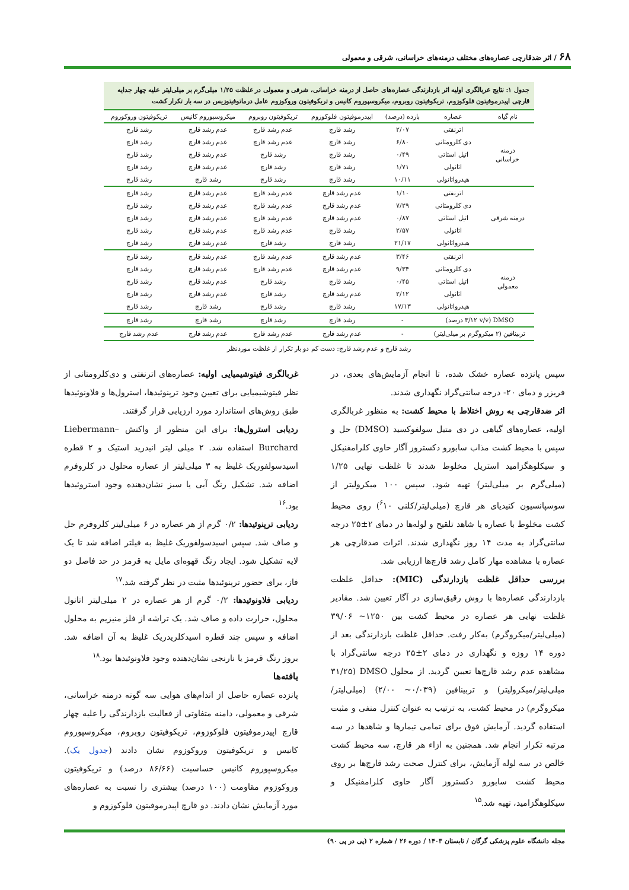۶۸ / اثر ضدقارچی عصاره‌های مختلف درمنه‌های خراسانی، شرقی و معمولی
جدول ۱: نتایج غربالگری اولیه اثر بازدارندگی عصاره‌های حاصل از درمنه خراسانی، شرقی و معمولی در غلظت ۱/۲۵ میلی‌گرم بر میلی‌لیتر علیه چهار جدایه قارچی اپیدرموفیتون فلوکوزوم، تریکوفیتون روبروم، میکروسپوروم کانیس و تریکوفیتون وروکوزوم عامل درماتوفیتوزیس در سه بار تکرار کشت
| نام گیاه | عصاره | بازده (درصد) | اپیدرموفیتون فلوکوزوم | تریکوفیتون روبروم | میکروسپوروم کانیس | تریکوفیتون وروکوزوم |
| --- | --- | --- | --- | --- | --- | --- |
| درمنه خراسانی | اترنفتی | ۲/۰۷ | رشد قارچ | عدم رشد قارچ | عدم رشد قارچ | رشد قارچ |
| | دی کلرومتانی | ۶/۸۰ | رشد قارچ | عدم رشد قارچ | عدم رشد قارچ | رشد قارچ |
| | اتیل استاتی | ۰/۴۹ | رشد قارچ | رشد قارچ | عدم رشد قارچ | رشد قارچ |
| | اتانولی | ۱/۷۱ | رشد قارچ | رشد قارچ | عدم رشد قارچ | رشد قارچ |
| | هیدرواتانولی | ۱۰/۱۱ | رشد قارچ | رشد قارچ | رشد قارچ | رشد قارچ |
| درمنه شرقی | اترنفتی | ۱/۱۰ | عدم رشد قارچ | عدم رشد قارچ | عدم رشد قارچ | رشد قارچ |
| | دی کلرومتانی | ۷/۲۹ | عدم رشد قارچ | عدم رشد قارچ | عدم رشد قارچ | رشد قارچ |
| | اتیل استاتی | ۰/۸۷ | عدم رشد قارچ | عدم رشد قارچ | عدم رشد قارچ | رشد قارچ |
| | اتانولی | ۲/۵۷ | رشد قارچ | عدم رشد قارچ | عدم رشد قارچ | رشد قارچ |
| | هیدرواتانولی | ۲۱/۱۷ | رشد قارچ | رشد قارچ | عدم رشد قارچ | رشد قارچ |
| درمنه معمولی | اترنفتی | ۳/۴۶ | عدم رشد قارچ | عدم رشد قارچ | عدم رشد قارچ | رشد قارچ |
| | دی کلرومتانی | ۹/۳۴ | عدم رشد قارچ | عدم رشد قارچ | عدم رشد قارچ | رشد قارچ |
| | اتیل استاتی | ۰/۴۵ | رشد قارچ | رشد قارچ | عدم رشد قارچ | رشد قارچ |
| | اتانولی | ۲/۱۲ | عدم رشد قارچ | رشد قارچ | عدم رشد قارچ | رشد قارچ |
| | هیدرواتانولی | ۱۷/۱۳ | رشد قارچ | رشد قارچ | رشد قارچ | رشد قارچ |
| DMSO (۳/۱۲ v/v درصد) | | - | رشد قارچ | رشد قارچ | رشد قارچ | رشد قارچ |
| تربینافین (۲ میکروگرم بر میلی‌لیتر) | | - | عدم رشد قارچ | عدم رشد قارچ | عدم رشد قارچ | عدم رشد قارچ |
رشد قارچ و عدم رشد قارچ: دست کم دو بار تکرار از غلظت موردنظر
سپس پانزده عصاره خشک شده، تا انجام آزمایش‌های بعدی، در فریزر و دمای ۲۰- درجه سانتی‌گراد نگهداری شدند.
اثر ضدقارچی به روش اختلاط با محیط کشت: به منظور غربالگری اولیه، عصاره‌های گیاهی در دی متیل سولفوکسید (DMSO) حل و سپس با محیط کشت مذاب سابورو دکستروز آگار حاوی کلرامفنیکل و سیکلوهگزامید استریل مخلوط شدند تا غلظت نهایی ۱/۲۵ (میلی‌گرم بر میلی‌لیتر) تهیه شود. سپس ۱۰۰ میکرولیتر از سوسپانسیون کنیدیای هر قارچ (میلی‌لیتر/کلنی <sup>۶</sup>۱۰) روی محیط کشت مخلوط با عصاره یا شاهد تلقیح و لوله‌ها در دمای ۲±۲۵ درجه سانتی‌گراد به مدت ۱۴ روز نگهداری شدند. اثرات ضدقارچی هر عصاره با مشاهده مهار کامل رشد قارچ‌ها ارزیابی شد.
بررسی حداقل غلظت بازدارندگی (MIC): حداقل غلظت بازدارندگی عصاره‌ها با روش رقیق‌سازی در آگار تعیین شد. مقادیر غلظت نهایی هر عصاره در محیط کشت بین ۱۲۵۰~ ۳۹/۰۶ (میلی‌لیتر/میکروگرم) به‌کار رفت. حداقل غلظت بازدارندگی بعد از دوره ۱۴ روزه و نگهداری در دمای ۲±۲۵ درجه سانتی‌گراد با مشاهده عدم رشد قارچ‌ها تعیین گردید. از محلول DMSO (۳۱/۲۵ میلی‌لیتر/میکرولیتر) و تربینافین (۰/۰۳۹~ ۲/۰۰) (میلی‌لیتر/میکروگرم) در محیط کشت، به ترتیب به عنوان کنترل منفی و مثبت استفاده گردید. آزمایش فوق برای تمامی تیمارها و شاهدها در سه مرتبه تکرار انجام شد. همچنین به ازاء هر قارچ، سه محیط کشت خالص در سه لوله آزمایش، برای کنترل صحت رشد قارچ‌ها بر روی محیط کشت سابورو دکستروز آگار حاوی کلرامفنیکل و سیکلوهگزامید، تهیه شد.<sup>۱۵</sup>
غربالگری فیتوشیمیایی اولیه: عصاره‌های اترنفتی و دی‌کلرومتانی از نظر فیتوشیمیایی برای تعیین وجود ترپنوئیدها، استرول‌ها و فلاونوئیدها طبق روش‌های استاندارد مورد ارزیابی قرار گرفتند.
ردیابی استرول‌ها: برای این منظور از واکنش Liebermann–Burchard استفاده شد. ۲ میلی لیتر انیدرید استیک و ۲ قطره اسیدسولفوریک غلیظ به ۳ میلی‌لیتر از عصاره محلول در کلروفرم اضافه شد. تشکیل رنگ آبی یا سبز نشان‌دهنده وجود استروئیدها بود.<sup>۱۶</sup>
ردیابی ترپنوئیدها: ۰/۲ گرم از هر عصاره در ۶ میلی‌لیتر کلروفرم حل و صاف شد. سپس اسیدسولفوریک غلیظ به فیلتر اضافه شد تا یک لایه تشکیل شود. ایجاد رنگ قهوه‌ای مایل به قرمز در حد فاصل دو فاز، برای حضور ترپنوئیدها مثبت در نظر گرفته شد.<sup>۱۷</sup>
ردیابی فلاونوئیدها: ۰/۲ گرم از هر عصاره در ۲ میلی‌لیتر اتانول محلول، حرارت داده و صاف شد. یک تراشه از فلز منیزیم به محلول اضافه و سپس چند قطره اسیدکلریدریک غلیظ به آن اضافه شد. بروز رنگ قرمز یا نارنجی نشان‌دهنده وجود فلاونوئیدها بود.<sup>۱۸</sup>
یافته‌ها
پانزده عصاره حاصل از اندام‌های هوایی سه گونه درمنه خراسانی، شرقی و معمولی، دامنه متفاوتی از فعالیت بازدارندگی را علیه چهار قارچ اپیدرموفیتون فلوکوزوم، تریکوفیتون روبروم، میکروسپوروم کانیس و تریکوفیتون وروکوزوم نشان دادند (جدول یک). میکروسپوروم کانیس حساسیت (۸۶/۶۶ درصد) و تریکوفیتون وروکوزوم مقاومت (۱۰۰ درصد) بیشتری را نسبت به عصاره‌های مورد آزمایش نشان دادند. دو قارچ اپیدرموفیتون فلوکوزوم و
مجله دانشگاه علوم پزشکی گرگان / تابستان ۱۴۰۳ / دوره ۲۶ / شماره ۲ (پی در پی ۹۰)